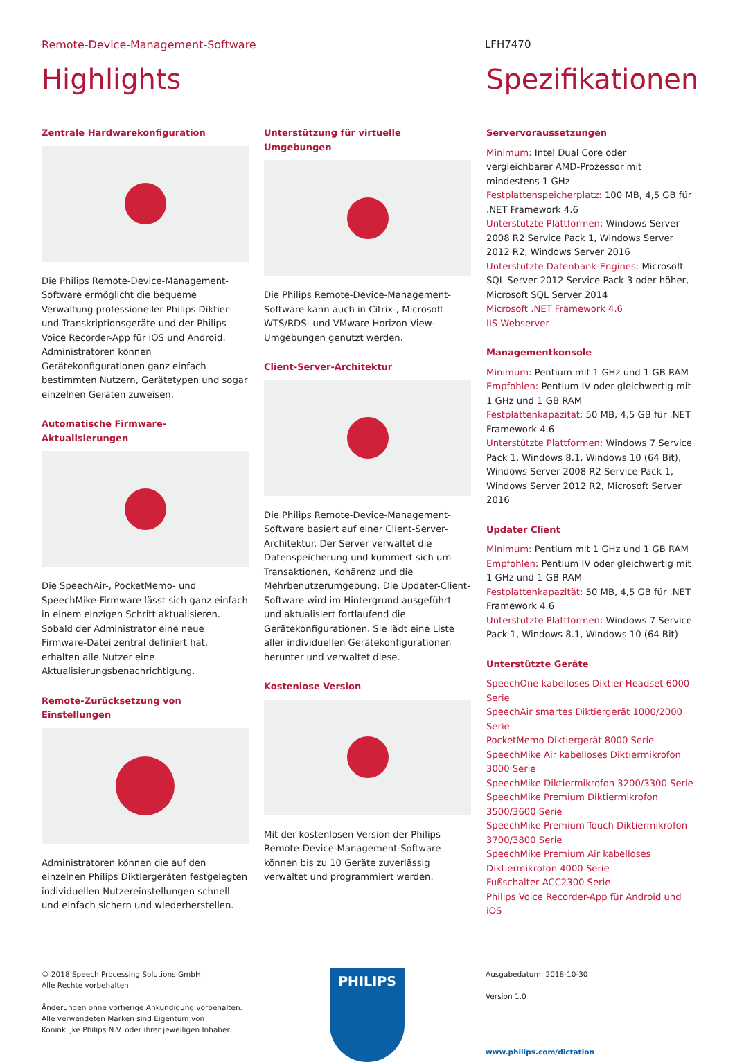Remote-Device-Management-Software LFH7470
Highlights
Zentrale Hardwarekonfiguration
Die Philips Remote-Device-Management-Software ermöglicht die bequeme Verwaltung professioneller Philips Diktier- und Transkriptionsgeräte und der Philips Voice Recorder-App für iOS und Android. Administratoren können Gerätekonfigurationen ganz einfach bestimmten Nutzern, Gerätetypen und sogar einzelnen Geräten zuweisen.
Automatische Firmware-Aktualisierungen
Die SpeechAir-, PocketMemo- und SpeechMike-Firmware lässt sich ganz einfach in einem einzigen Schritt aktualisieren. Sobald der Administrator eine neue Firmware-Datei zentral definiert hat, erhalten alle Nutzer eine Aktualisierungsbenachrichtigung.
Remote-Zurücksetzung von Einstellungen
Administratoren können die auf den einzelnen Philips Diktiergeräten festgelegten individuellen Nutzereinstellungen schnell und einfach sichern und wiederherstellen.
Unterstützung für virtuelle Umgebungen
Die Philips Remote-Device-Management-Software kann auch in Citrix-, Microsoft WTS/RDS- und VMware Horizon View-Umgebungen genutzt werden.
Client-Server-Architektur
Die Philips Remote-Device-Management-Software basiert auf einer Client-Server-Architektur. Der Server verwaltet die Datenspeicherung und kümmert sich um Transaktionen, Kohärenz und die Mehrbenutzerumgebung. Die Updater-Client-Software wird im Hintergrund ausgeführt und aktualisiert fortlaufend die Gerätekonfigurationen. Sie lädt eine Liste aller individuellen Gerätekonfigurationen herunter und verwaltet diese.
Kostenlose Version
Mit der kostenlosen Version der Philips Remote-Device-Management-Software können bis zu 10 Geräte zuverlässig verwaltet und programmiert werden.
Spezifikationen
Servervoraussetzungen
Minimum: Intel Dual Core oder vergleichbarer AMD-Prozessor mit mindestens 1 GHz
Festplattenspeicherplatz: 100 MB, 4,5 GB für .NET Framework 4.6
Unterstützte Plattformen: Windows Server 2008 R2 Service Pack 1, Windows Server 2012 R2, Windows Server 2016
Unterstützte Datenbank-Engines: Microsoft SQL Server 2012 Service Pack 3 oder höher, Microsoft SQL Server 2014
Microsoft .NET Framework 4.6
IIS-Webserver
Managementkonsole
Minimum: Pentium mit 1 GHz und 1 GB RAM
Empfohlen: Pentium IV oder gleichwertig mit 1 GHz und 1 GB RAM
Festplattenkapazität: 50 MB, 4,5 GB für .NET Framework 4.6
Unterstützte Plattformen: Windows 7 Service Pack 1, Windows 8.1, Windows 10 (64 Bit), Windows Server 2008 R2 Service Pack 1, Windows Server 2012 R2, Microsoft Server 2016
Updater Client
Minimum: Pentium mit 1 GHz und 1 GB RAM
Empfohlen: Pentium IV oder gleichwertig mit 1 GHz und 1 GB RAM
Festplattenkapazität: 50 MB, 4,5 GB für .NET Framework 4.6
Unterstützte Plattformen: Windows 7 Service Pack 1, Windows 8.1, Windows 10 (64 Bit)
Unterstützte Geräte
SpeechOne kabelloses Diktier-Headset 6000 Serie
SpeechAir smartes Diktiergerät 1000/2000 Serie
PocketMemo Diktiergerät 8000 Serie
SpeechMike Air kabelloses Diktiermikrofon 3000 Serie
SpeechMike Diktiermikrofon 3200/3300 Serie
SpeechMike Premium Diktiermikrofon 3500/3600 Serie
SpeechMike Premium Touch Diktiermikrofon 3700/3800 Serie
SpeechMike Premium Air kabelloses Diktiermikrofon 4000 Serie
Fußschalter ACC2300 Serie
Philips Voice Recorder-App für Android und iOS
© 2018 Speech Processing Solutions GmbH.
Alle Rechte vorbehalten.
Änderungen ohne vorherige Ankündigung vorbehalten.
Alle verwendeten Marken sind Eigentum von
Koninklijke Philips N.V. oder ihrer jeweiligen Inhaber.
PHILIPS
Ausgabedatum: 2018-10-30
Version 1.0
www.philips.com/dictation